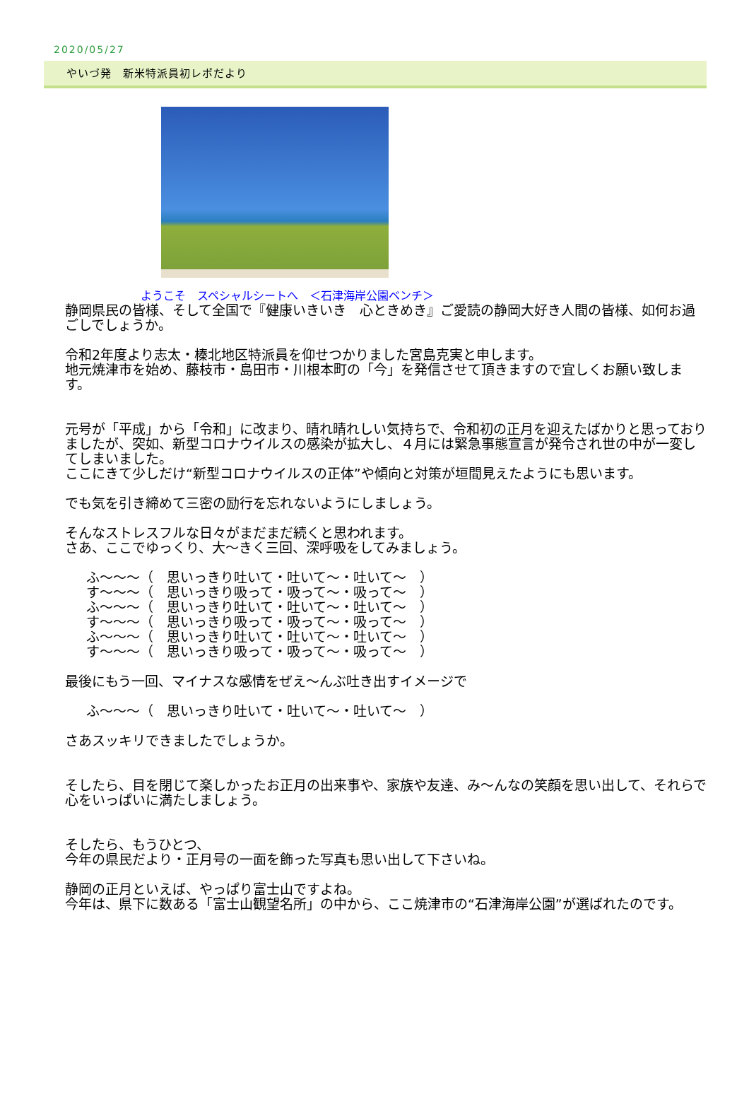2020/05/27
やいづ発　新米特派員初レポだより
ようこそ　スペシャルシートへ　＜石津海岸公園ベンチ＞
静岡県民の皆様、そして全国で『健康いきいき　心ときめき』ご愛読の静岡大好き人間の皆様、如何お過ごしでしょうか。
令和2年度より志太・榛北地区特派員を仰せつかりました宮島克実と申します。
地元焼津市を始め、藤枝市・島田市・川根本町の「今」を発信させて頂きますので宜しくお願い致します。
元号が「平成」から「令和」に改まり、晴れ晴れしい気持ちで、令和初の正月を迎えたばかりと思っておりましたが、突如、新型コロナウイルスの感染が拡大し、４月には緊急事態宣言が発令され世の中が一変してしまいました。
ここにきて少しだけ“新型コロナウイルスの正体”や傾向と対策が垣間見えたようにも思います。
でも気を引き締めて三密の励行を忘れないようにしましょう。
そんなストレスフルな日々がまだまだ続くと思われます。
さあ、ここでゆっくり、大～きく三回、深呼吸をしてみましょう。
ふ～～～（　思いっきり吐いて・吐いて～・吐いて～　）
す～～～（　思いっきり吸って・吸って～・吸って～　）
ふ～～～（　思いっきり吐いて・吐いて～・吐いて～　）
す～～～（　思いっきり吸って・吸って～・吸って～　）
ふ～～～（　思いっきり吐いて・吐いて～・吐いて～　）
す～～～（　思いっきり吸って・吸って～・吸って～　）
最後にもう一回、マイナスな感情をぜえ～んぶ吐き出すイメージで
ふ～～～（　思いっきり吐いて・吐いて～・吐いて～　）
さあスッキリできましたでしょうか。
そしたら、目を閉じて楽しかったお正月の出来事や、家族や友達、み～んなの笑顔を思い出して、それらで心をいっぱいに満たしましょう。
そしたら、もうひとつ、
今年の県民だより・正月号の一面を飾った写真も思い出して下さいね。
静岡の正月といえば、やっぱり富士山ですよね。
今年は、県下に数ある「富士山観望名所」の中から、ここ焼津市の“石津海岸公園”が選ばれたのです。